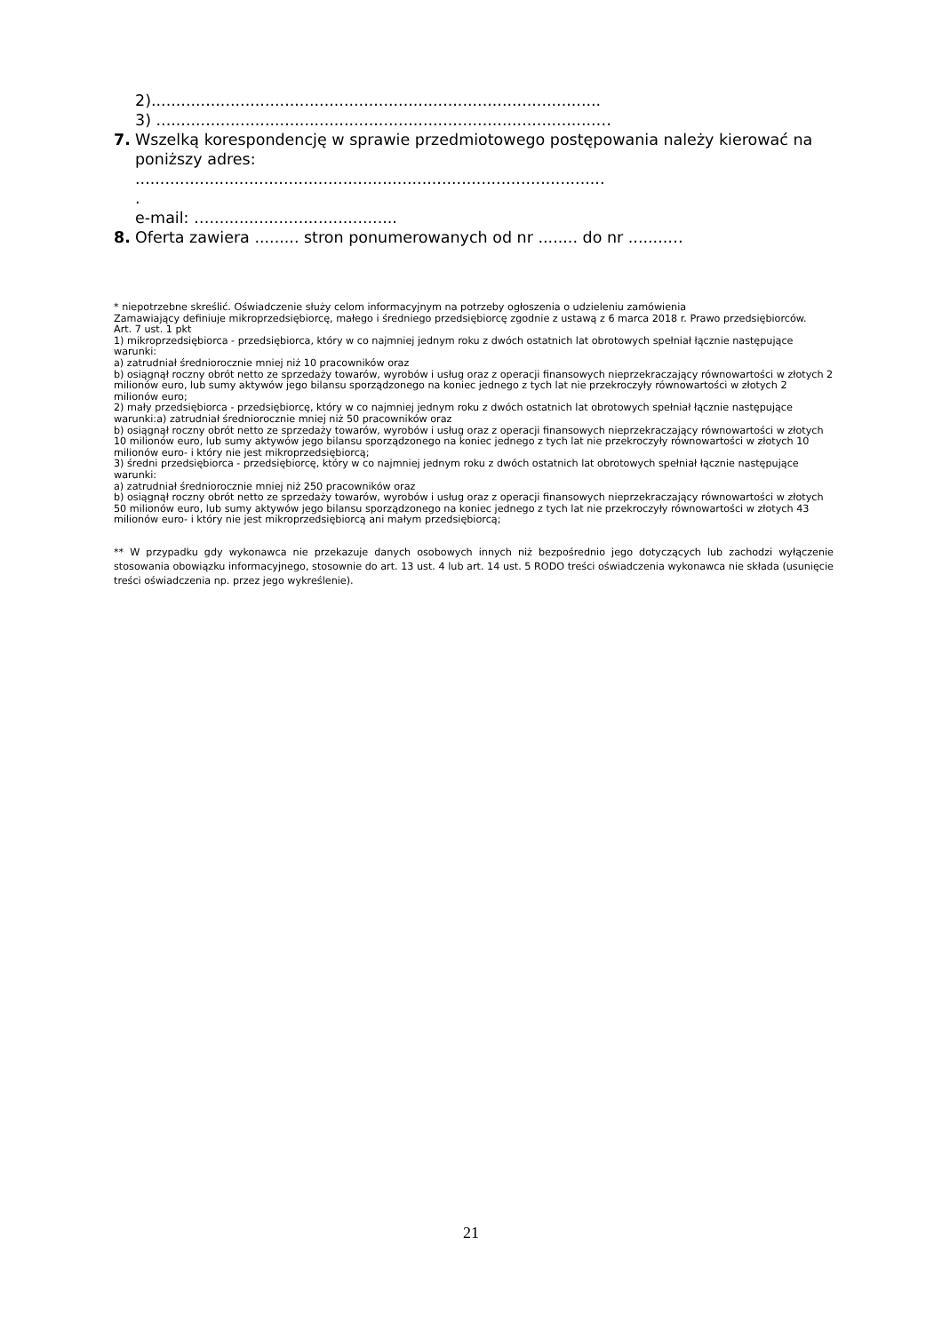2)...........................................................................................
3) .........................................................................................…
7. Wszelką korespondencję w sprawie przedmiotowego postępowania należy kierować na
poniższy adres:
...............................................................................................
.
e-mail: …......................................
8. Oferta zawiera ......... stron ponumerowanych od nr ........ do nr ........…
* niepotrzebne skreślić. Oświadczenie służy celom informacyjnym na potrzeby ogłoszenia o udzieleniu zamówienia
Zamawiający definiuje mikroprzedsiębiorcę, małego i średniego przedsiębiorcę zgodnie z ustawą z 6 marca 2018 r. Prawo przedsiębiorców.
Art. 7 ust. 1 pkt
1) mikroprzedsiębiorca - przedsiębiorca, który w co najmniej jednym roku z dwóch ostatnich lat obrotowych spełniał łącznie następujące warunki:
a) zatrudniał średniorocznie mniej niż 10 pracowników oraz
b) osiągnął roczny obrót netto ze sprzedaży towarów, wyrobów i usług oraz z operacji finansowych nieprzekraczający równowartości w złotych 2 milionów euro, lub sumy aktywów jego bilansu sporządzonego na koniec jednego z tych lat nie przekroczyły równowartości w złotych 2 milionów euro;
2) mały przedsiębiorca - przedsiębiorcę, który w co najmniej jednym roku z dwóch ostatnich lat obrotowych spełniał łącznie następujące warunki:a) zatrudniał średniorocznie mniej niż 50 pracowników oraz
b) osiągnął roczny obrót netto ze sprzedaży towarów, wyrobów i usług oraz z operacji finansowych nieprzekraczający równowartości w złotych 10 milionów euro, lub sumy aktywów jego bilansu sporządzonego na koniec jednego z tych lat nie przekroczyły równowartości w złotych 10 milionów euro- i który nie jest mikroprzedsiębiorcą;
3) średni przedsiębiorca - przedsiębiorcę, który w co najmniej jednym roku z dwóch ostatnich lat obrotowych spełniał łącznie następujące warunki:
a) zatrudniał średniorocznie mniej niż 250 pracowników oraz
b) osiągnął roczny obrót netto ze sprzedaży towarów, wyrobów i usług oraz z operacji finansowych nieprzekraczający równowartości w złotych 50 milionów euro, lub sumy aktywów jego bilansu sporządzonego na koniec jednego z tych lat nie przekroczyły równowartości w złotych 43 milionów euro- i który nie jest mikroprzedsiębiorcą ani małym przedsiębiorcą;
** W przypadku gdy wykonawca nie przekazuje danych osobowych innych niż bezpośrednio jego dotyczących lub zachodzi wyłączenie stosowania obowiązku informacyjnego, stosownie do art. 13 ust. 4 lub art. 14 ust. 5 RODO treści oświadczenia wykonawca nie składa (usunięcie treści oświadczenia np. przez jego wykreślenie).
21